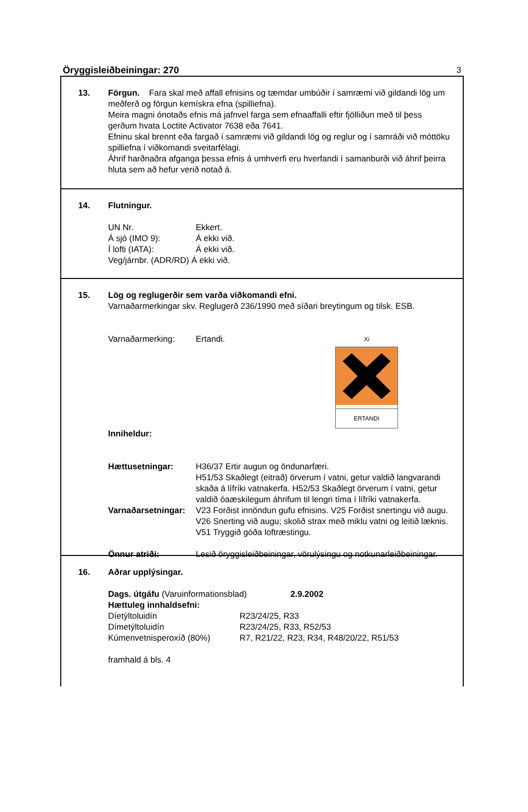Öryggisleiðbeiningar: 270 3
13. Förgun. Fara skal með affall efnisins og tæmdar umbúðir í samræmi við gildandi lög um meðferð og förgun kemískra efna (spilliefna).
Meira magni ónotaðs efnis má jafnvel farga sem efnaaffalli eftir fjölliðun með til þess gerðum hvata Loctite Activator 7638 eða 7641.
Efninu skal brennt eða fargað í samræmi við gildandi lög og reglur og í samráði við móttöku spilliefna í viðkomandi sveitarfélagi.
Áhrif harðnaðra afganga þessa efnis á umhverfi eru hverfandi í samanburði við áhrif þeirra hluta sem að hefur verið notað á.
14. Flutningur.
UN Nr. Ekkert.
Á sjó (IMO 9): Á ekki við.
Í lofti (IATA): Á ekki við.
Veg/járnbr. (ADR/RD) Á ekki við.
15. Lög og reglugerðir sem varða viðkomandi efni.
Varnaðarmerkingar skv. Reglugerð 236/1990 með síðari breytingum og tilsk. ESB.
Varnaðarmerking: Ertandi.
Xi
ERTANDI
Inniheldur:
Hættusetningar: H36/37 Ertir augun og öndunarfæri.
H51/53 Skaðlegt (eitrað) örverum í vatni, getur valdið langvarandi skaða á lífríki vatnakerfa. H52/53 Skaðlegt örverum í vatni, getur valdið óaæskilegum áhrifum til lengri tíma í lífríki vatnakerfa.
Varnaðarsetningar: V23 Forðist innöndun gufu efnisins. V25 Forðist snertingu við augu. V26 Snerting við augu; skolið strax með miklu vatni og leitið læknis. V51 Tryggið góða loftræstingu.
Önnur atriði: Lesið öryggisleiðbeiningar, vörulýsingu og notkunarleiðbeiningar.
16. Aðrar upplýsingar.
Dags. útgáfu (Varuinformationsblad) 2.9.2002
Hættuleg innhaldsefni:
Díetýltoluidín R23/24/25, R33
Dímetýltoluidín R23/24/25, R33, R52/53
Kúmenvetnisperoxíð (80%) R7, R21/22, R23, R34, R48/20/22, R51/53
framhald á bls. 4